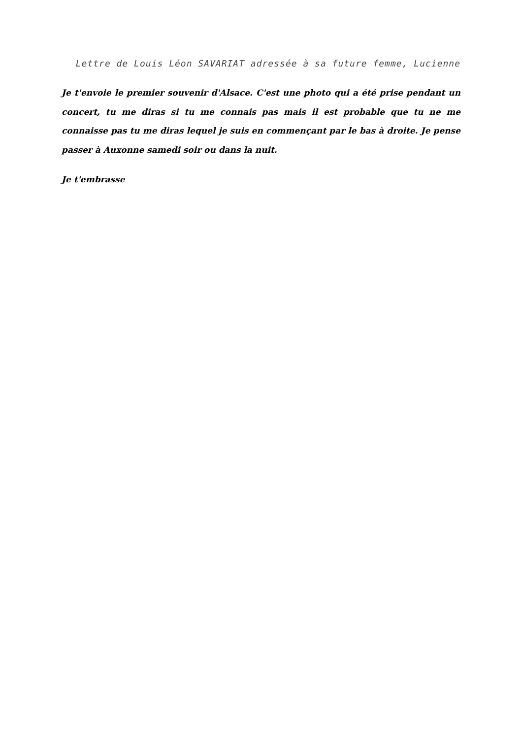Lettre de Louis Léon SAVARIAT adressée à sa future femme, Lucienne
Je t'envoie le premier souvenir d'Alsace. C'est une photo qui a été prise pendant un concert, tu me diras si tu me connais pas mais il est probable que tu ne me connaisse pas tu me diras lequel je suis en commençant par le bas à droite. Je pense passer à Auxonne samedi soir ou dans la nuit.
Je t'embrasse